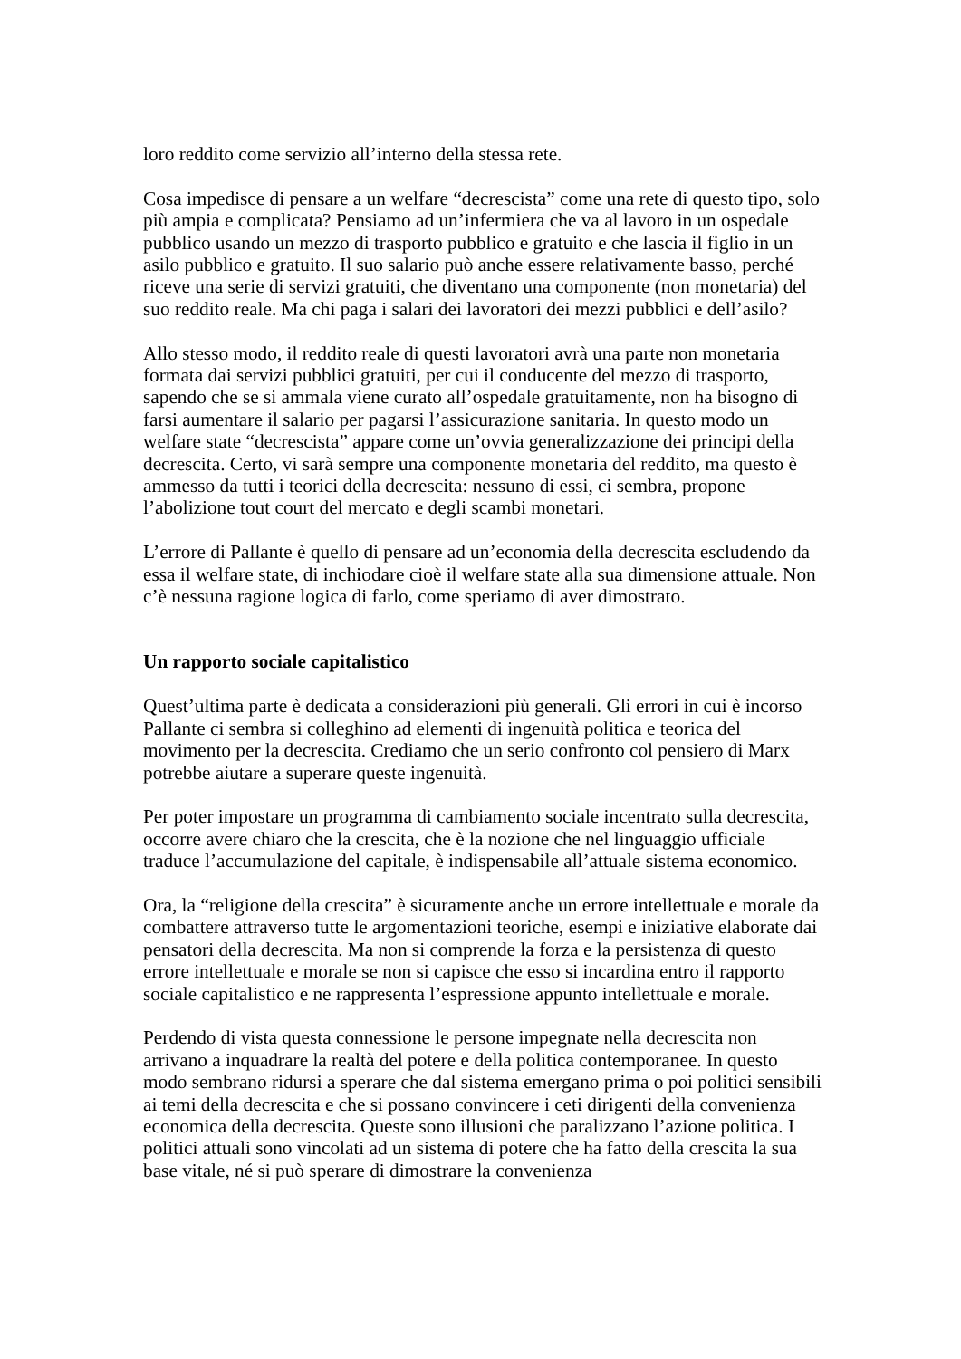loro reddito come servizio all’interno della stessa rete.
Cosa impedisce di pensare a un welfare “decrescista” come una rete di questo tipo, solo più ampia e complicata? Pensiamo ad un’infermiera che va al lavoro in un ospedale pubblico usando un mezzo di trasporto pubblico e gratuito e che lascia il figlio in un asilo pubblico e gratuito. Il suo salario può anche essere relativamente basso, perché riceve una serie di servizi gratuiti, che diventano una componente (non monetaria) del suo reddito reale. Ma chi paga i salari dei lavoratori dei mezzi pubblici e dell’asilo?
Allo stesso modo, il reddito reale di questi lavoratori avrà una parte non monetaria formata dai servizi pubblici gratuiti, per cui il conducente del mezzo di trasporto, sapendo che se si ammala viene curato all’ospedale gratuitamente, non ha bisogno di farsi aumentare il salario per pagarsi l’assicurazione sanitaria. In questo modo un welfare state “decrescista” appare come un’ovvia generalizzazione dei principi della decrescita. Certo, vi sarà sempre una componente monetaria del reddito, ma questo è ammesso da tutti i teorici della decrescita: nessuno di essi, ci sembra, propone l’abolizione tout court del mercato e degli scambi monetari.
L’errore di Pallante è quello di pensare ad un’economia della decrescita escludendo da essa il welfare state, di inchiodare cioè il welfare state alla sua dimensione attuale. Non c’è nessuna ragione logica di farlo, come speriamo di aver dimostrato.
Un rapporto sociale capitalistico
Quest’ultima parte è dedicata a considerazioni più generali. Gli errori in cui è incorso Pallante ci sembra si colleghino ad elementi di ingenuità politica e teorica del movimento per la decrescita. Crediamo che un serio confronto col pensiero di Marx potrebbe aiutare a superare queste ingenuità.
Per poter impostare un programma di cambiamento sociale incentrato sulla decrescita, occorre avere chiaro che la crescita, che è la nozione che nel linguaggio ufficiale traduce l’accumulazione del capitale, è indispensabile all’attuale sistema economico.
Ora, la “religione della crescita” è sicuramente anche un errore intellettuale e morale da combattere attraverso tutte le argomentazioni teoriche, esempi e iniziative elaborate dai pensatori della decrescita. Ma non si comprende la forza e la persistenza di questo errore intellettuale e morale se non si capisce che esso si incardina entro il rapporto sociale capitalistico e ne rappresenta l’espressione appunto intellettuale e morale.
Perdendo di vista questa connessione le persone impegnate nella decrescita non arrivano a inquadrare la realtà del potere e della politica contemporanee. In questo modo sembrano ridursi a sperare che dal sistema emergano prima o poi politici sensibili ai temi della decrescita e che si possano convincere i ceti dirigenti della convenienza economica della decrescita. Queste sono illusioni che paralizzano l’azione politica. I politici attuali sono vincolati ad un sistema di potere che ha fatto della crescita la sua base vitale, né si può sperare di dimostrare la convenienza